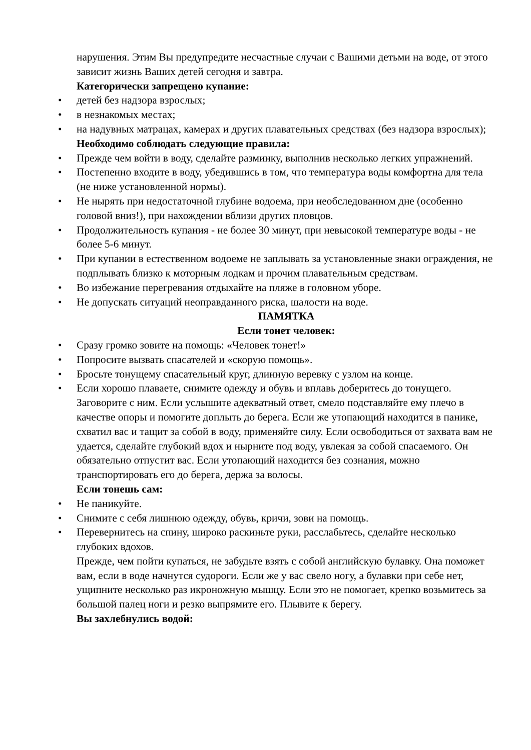нарушения. Этим Вы предупредите несчастные случаи с Вашими детьми на воде, от этого зависит жизнь Ваших детей сегодня и завтра.
Категорически запрещено купание:
• детей без надзора взрослых;
• в незнакомых местах;
• на надувных матрацах, камерах и других плавательных средствах (без надзора взрослых);
Необходимо соблюдать следующие правила:
• Прежде чем войти в воду, сделайте разминку, выполнив несколько легких упражнений.
• Постепенно входите в воду, убедившись в том, что температура воды комфортна для тела (не ниже установленной нормы).
• Не нырять при недостаточной глубине водоема, при необследованном дне (особенно головой вниз!), при нахождении вблизи других пловцов.
• Продолжительность купания - не более 30 минут, при невысокой температуре воды - не более 5-6 минут.
• При купании в естественном водоеме не заплывать за установленные знаки ограждения, не подплывать близко к моторным лодкам и прочим плавательным средствам.
• Во избежание перегревания отдыхайте на пляже в головном уборе.
• Не допускать ситуаций неоправданного риска, шалости на воде.
ПАМЯТКА
Если тонет человек:
• Сразу громко зовите на помощь: «Человек тонет!»
• Попросите вызвать спасателей и «скорую помощь».
• Бросьте тонущему спасательный круг, длинную веревку с узлом на конце.
• Если хорошо плаваете, снимите одежду и обувь и вплавь доберитесь до тонущего. Заговорите с ним. Если услышите адекватный ответ, смело подставляйте ему плечо в качестве опоры и помогите доплыть до берега. Если же утопающий находится в панике, схватил вас и тащит за собой в воду, применяйте силу. Если освободиться от захвата вам не удается, сделайте глубокий вдох и нырните под воду, увлекая за собой спасаемого. Он обязательно отпустит вас. Если утопающий находится без сознания, можно транспортировать его до берега, держа за волосы.
Если тонешь сам:
• Не паникуйте.
• Снимите с себя лишнюю одежду, обувь, кричи, зови на помощь.
• Перевернитесь на спину, широко раскиньте руки, расслабьтесь, сделайте несколько глубоких вдохов.
Прежде, чем пойти купаться, не забудьте взять с собой английскую булавку. Она поможет вам, если в воде начнутся судороги. Если же у вас свело ногу, а булавки при себе нет, ущипните несколько раз икроножную мышцу. Если это не помогает, крепко возьмитесь за большой палец ноги и резко выпрямите его. Плывите к берегу.
Вы захлебнулись водой: